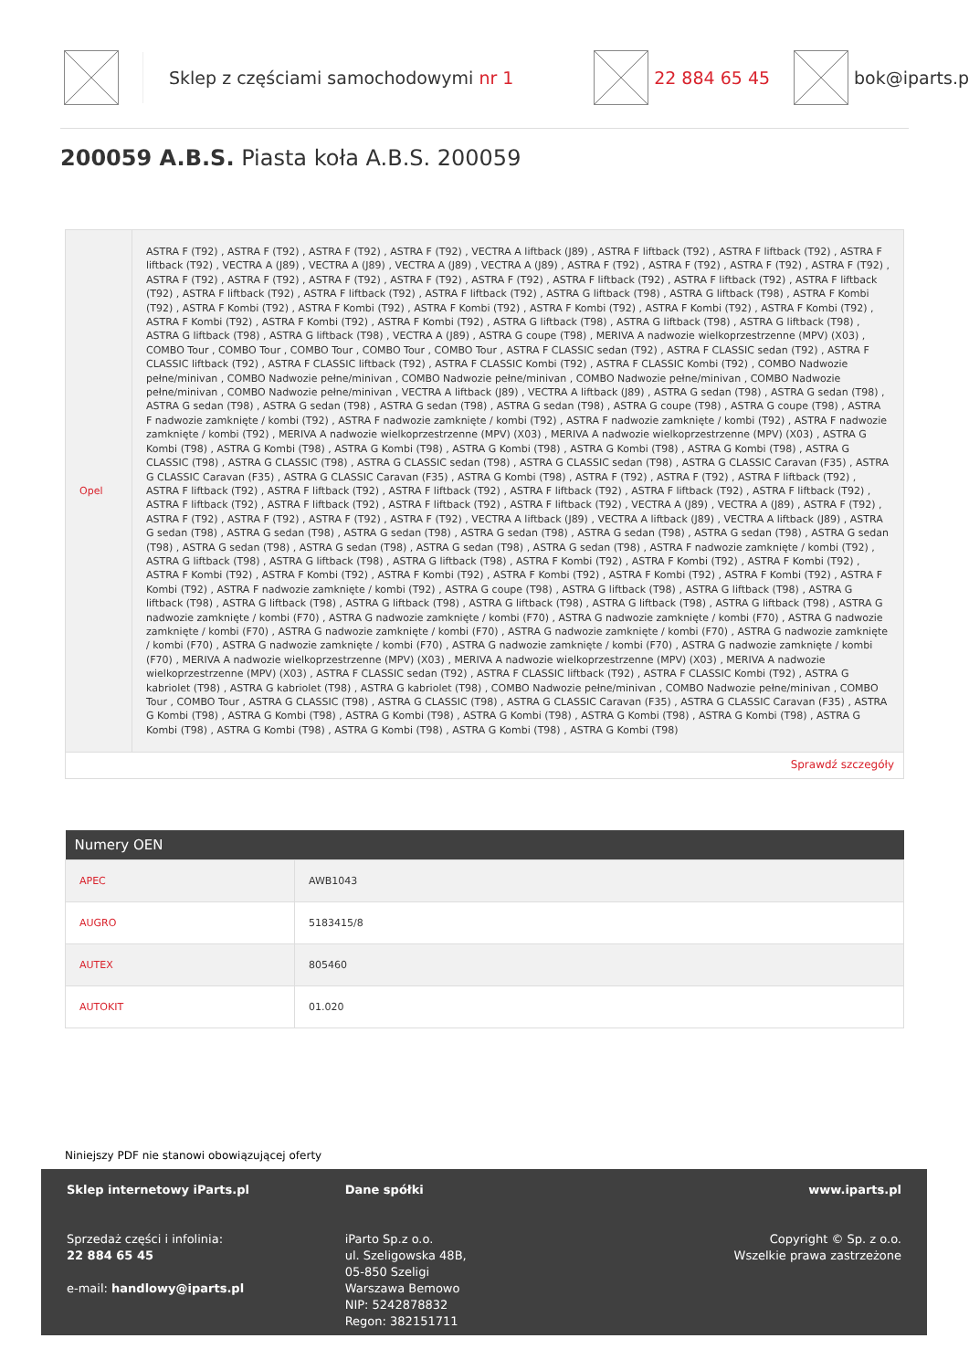Sklep z częściami samochodowymi nr 1 22 884 65 45 bok@iparts.p
200059 A.B.S. Piasta koła A.B.S. 200059
| Opel | ASTRA F (T92) , ASTRA F (T92) , ASTRA F (T92) , ASTRA F (T92) , VECTRA A liftback (J89) , ASTRA F liftback (T92) , ASTRA F liftback (T92) , ASTRA F liftback (T92) , VECTRA A (J89) , VECTRA A (J89) , VECTRA A (J89) , VECTRA A (J89) , ASTRA F (T92) , ASTRA F (T92) , ASTRA F (T92) , ASTRA F (T92) , ASTRA F (T92) , ASTRA F (T92) , ASTRA F (T92) , ASTRA F (T92) , ASTRA F (T92) , ASTRA F liftback (T92) , ASTRA F liftback (T92) , ASTRA F liftback (T92) , ASTRA F liftback (T92) , ASTRA F liftback (T92) , ASTRA F liftback (T92) , ASTRA G liftback (T98) , ASTRA G liftback (T98) , ASTRA F Kombi (T92) , ASTRA F Kombi (T92) , ASTRA F Kombi (T92) , ASTRA F Kombi (T92) , ASTRA F Kombi (T92) , ASTRA F Kombi (T92) , ASTRA F Kombi (T92) , ASTRA F Kombi (T92) , ASTRA F Kombi (T92) , ASTRA F Kombi (T92) , ASTRA G liftback (T98) , ASTRA G liftback (T98) , ASTRA G liftback (T98) , ASTRA G liftback (T98) , ASTRA G liftback (T98) , VECTRA A (J89) , ASTRA G coupe (T98) , MERIVA A nadwozie wielkoprzestrzenne (MPV) (X03) , COMBO Tour , COMBO Tour , COMBO Tour , COMBO Tour , COMBO Tour , ASTRA F CLASSIC sedan (T92) , ASTRA F CLASSIC sedan (T92) , ASTRA F CLASSIC liftback (T92) , ASTRA F CLASSIC liftback (T92) , ASTRA F CLASSIC Kombi (T92) , ASTRA F CLASSIC Kombi (T92) , COMBO Nadwozie pełne/minivan , COMBO Nadwozie pełne/minivan , COMBO Nadwozie pełne/minivan , COMBO Nadwozie pełne/minivan , COMBO Nadwozie pełne/minivan , COMBO Nadwozie pełne/minivan , VECTRA A liftback (J89) , VECTRA A liftback (J89) , ASTRA G sedan (T98) , ASTRA G sedan (T98) , ASTRA G sedan (T98) , ASTRA G sedan (T98) , ASTRA G sedan (T98) , ASTRA G sedan (T98) , ASTRA G coupe (T98) , ASTRA G coupe (T98) , ASTRA F nadwozie zamknięte / kombi (T92) , ASTRA F nadwozie zamknięte / kombi (T92) , ASTRA F nadwozie zamknięte / kombi (T92) , ASTRA F nadwozie zamknięte / kombi (T92) , MERIVA A nadwozie wielkoprzestrzenne (MPV) (X03) , MERIVA A nadwozie wielkoprzestrzenne (MPV) (X03) , ASTRA G Kombi (T98) , ASTRA G Kombi (T98) , ASTRA G Kombi (T98) , ASTRA G Kombi (T98) , ASTRA G Kombi (T98) , ASTRA G Kombi (T98) , ASTRA G CLASSIC (T98) , ASTRA G CLASSIC (T98) , ASTRA G CLASSIC sedan (T98) , ASTRA G CLASSIC sedan (T98) , ASTRA G CLASSIC Caravan (F35) , ASTRA G CLASSIC Caravan (F35) , ASTRA G CLASSIC Caravan (F35) , ASTRA G Kombi (T98) , ASTRA F (T92) , ASTRA F (T92) , ASTRA F liftback (T92) , ASTRA F liftback (T92) , ASTRA F liftback (T92) , ASTRA F liftback (T92) , ASTRA F liftback (T92) , ASTRA F liftback (T92) , ASTRA F liftback (T92) , ASTRA F liftback (T92) , ASTRA F liftback (T92) , ASTRA F liftback (T92) , ASTRA F liftback (T92) , VECTRA A (J89) , VECTRA A (J89) , ASTRA F (T92) , ASTRA F (T92) , ASTRA F (T92) , ASTRA F (T92) , ASTRA F (T92) , VECTRA A liftback (J89) , VECTRA A liftback (J89) , VECTRA A liftback (J89) , ASTRA G sedan (T98) , ASTRA G sedan (T98) , ASTRA G sedan (T98) , ASTRA G sedan (T98) , ASTRA G sedan (T98) , ASTRA G sedan (T98) , ASTRA G sedan (T98) , ASTRA G sedan (T98) , ASTRA G sedan (T98) , ASTRA G sedan (T98) , ASTRA G sedan (T98) , ASTRA F nadwozie zamknięte / kombi (T92) , ASTRA G liftback (T98) , ASTRA G liftback (T98) , ASTRA G liftback (T98) , ASTRA F Kombi (T92) , ASTRA F Kombi (T92) , ASTRA F Kombi (T92) , ASTRA F Kombi (T92) , ASTRA F Kombi (T92) , ASTRA F Kombi (T92) , ASTRA F Kombi (T92) , ASTRA F Kombi (T92) , ASTRA F Kombi (T92) , ASTRA F Kombi (T92) , ASTRA F nadwozie zamknięte / kombi (T92) , ASTRA G coupe (T98) , ASTRA G liftback (T98) , ASTRA G liftback (T98) , ASTRA G liftback (T98) , ASTRA G liftback (T98) , ASTRA G liftback (T98) , ASTRA G liftback (T98) , ASTRA G liftback (T98) , ASTRA G liftback (T98) , ASTRA G nadwozie zamknięte / kombi (F70) , ASTRA G nadwozie zamknięte / kombi (F70) , ASTRA G nadwozie zamknięte / kombi (F70) , ASTRA G nadwozie zamknięte / kombi (F70) , ASTRA G nadwozie zamknięte / kombi (F70) , ASTRA G nadwozie zamknięte / kombi (F70) , ASTRA G nadwozie zamknięte / kombi (F70) , ASTRA G nadwozie zamknięte / kombi (F70) , ASTRA G nadwozie zamknięte / kombi (F70) , ASTRA G nadwozie zamknięte / kombi (F70) , MERIVA A nadwozie wielkoprzestrzenne (MPV) (X03) , MERIVA A nadwozie wielkoprzestrzenne (MPV) (X03) , MERIVA A nadwozie wielkoprzestrzenne (MPV) (X03) , ASTRA F CLASSIC sedan (T92) , ASTRA F CLASSIC liftback (T92) , ASTRA F CLASSIC Kombi (T92) , ASTRA G kabriolet (T98) , ASTRA G kabriolet (T98) , ASTRA G kabriolet (T98) , COMBO Nadwozie pełne/minivan , COMBO Nadwozie pełne/minivan , COMBO Tour , COMBO Tour , ASTRA G CLASSIC (T98) , ASTRA G CLASSIC (T98) , ASTRA G CLASSIC Caravan (F35) , ASTRA G CLASSIC Caravan (F35) , ASTRA G Kombi (T98) , ASTRA G Kombi (T98) , ASTRA G Kombi (T98) , ASTRA G Kombi (T98) , ASTRA G Kombi (T98) , ASTRA G Kombi (T98) , ASTRA G Kombi (T98) , ASTRA G Kombi (T98) , ASTRA G Kombi (T98) , ASTRA G Kombi (T98) , ASTRA G Kombi (T98) |
| Sprawdź szczegóły | |
| Numery OEN | |
| --- | --- |
| APEC | AWB1043 |
| AUGRO | 5183415/8 |
| AUTEX | 805460 |
| AUTOKIT | 01.020 |
Niniejszy PDF nie stanowi obowiązującej oferty
Sklep internetowy iParts.pl
Sprzedaż części i infolinia:
22 884 65 45
e-mail: handlowy@iparts.pl
Dane spółki
iParto Sp.z o.o.
ul. Szeligowska 48B,
05-850 Szeligi
Warszawa Bemowo
NIP: 5242878832
Regon: 382151711
www.iparts.pl
Copyright © Sp. z o.o.
Wszelkie prawa zastrzeżone